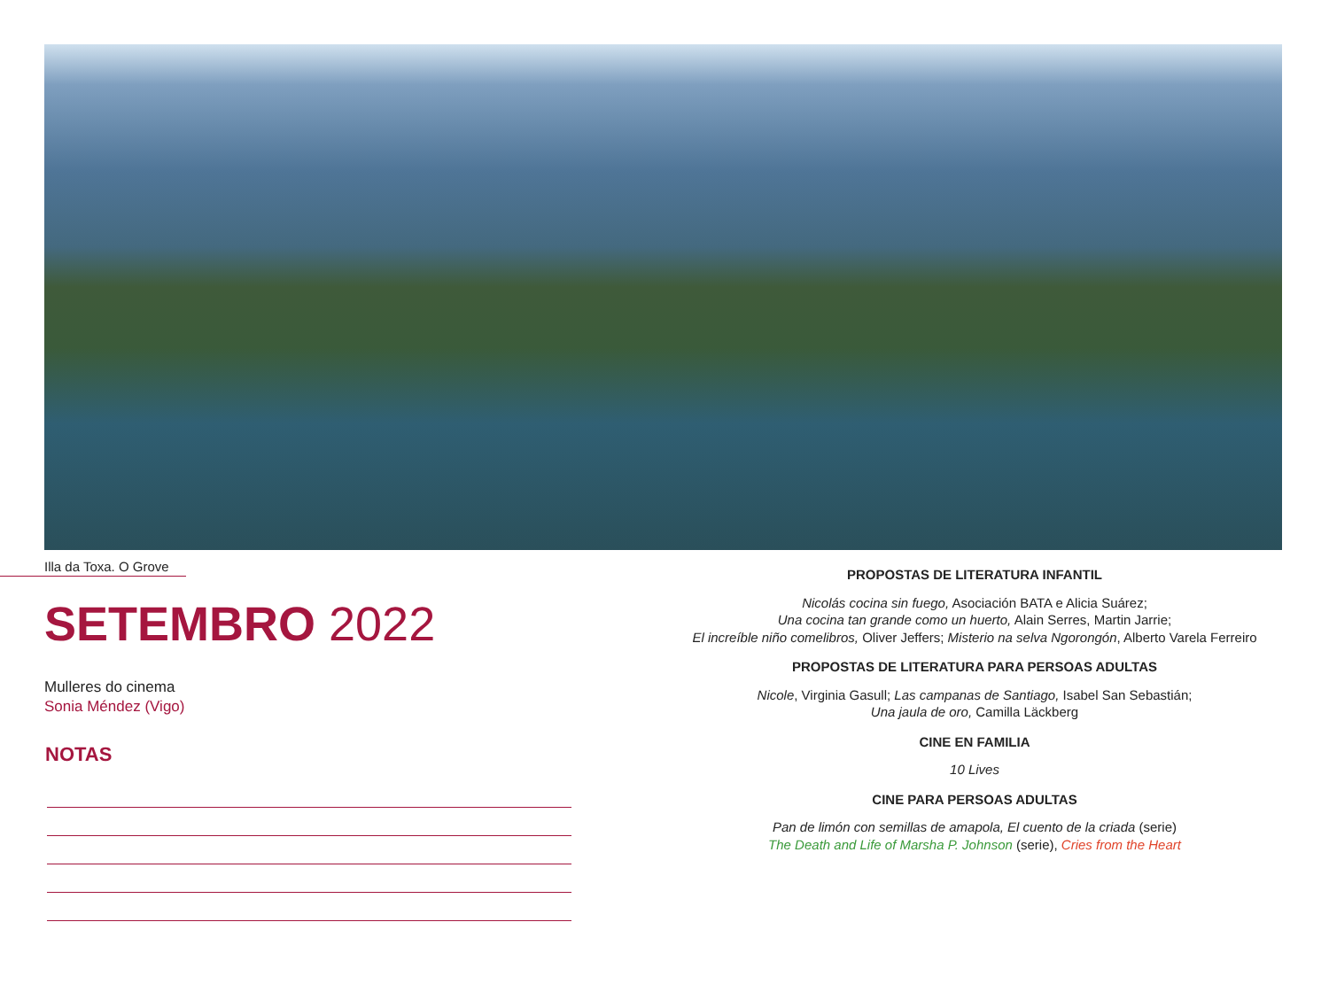Illa da Toxa. O Grove
SETEMBRO 2022
Mulleres do cinema
Sonia Méndez (Vigo)
NOTAS
PROPOSTAS DE LITERATURA INFANTIL
Nicolás cocina sin fuego, Asociación BATA e Alicia Suárez;
Una cocina tan grande como un huerto, Alain Serres, Martin Jarrie;
El increíble niño comelibros, Oliver Jeffers; Misterio na selva Ngorongón, Alberto Varela Ferreiro
PROPOSTAS DE LITERATURA PARA PERSOAS ADULTAS
Nicole, Virginia Gasull; Las campanas de Santiago, Isabel San Sebastián;
Una jaula de oro, Camilla Läckberg
CINE EN FAMILIA
10 Lives
CINE PARA PERSOAS ADULTAS
Pan de limón con semillas de amapola, El cuento de la criada (serie)
The Death and Life of Marsha P. Johnson (serie), Cries from the Heart